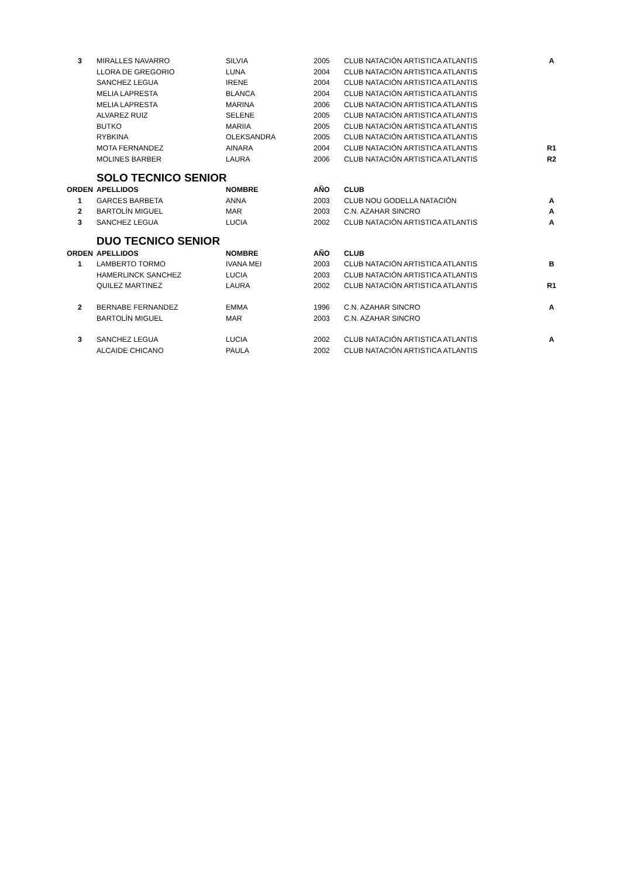| 3 | MIRALLES NAVARRO | SILVIA | 2005 | CLUB NATACIÓN ARTISTICA ATLANTIS | A |
| | LLORA DE GREGORIO | LUNA | 2004 | CLUB NATACIÓN ARTISTICA ATLANTIS | |
| | SANCHEZ LEGUA | IRENE | 2004 | CLUB NATACIÓN ARTISTICA ATLANTIS | |
| | MELIA LAPRESTA | BLANCA | 2004 | CLUB NATACIÓN ARTISTICA ATLANTIS | |
| | MELIA LAPRESTA | MARINA | 2006 | CLUB NATACIÓN ARTISTICA ATLANTIS | |
| | ALVAREZ RUIZ | SELENE | 2005 | CLUB NATACIÓN ARTISTICA ATLANTIS | |
| | BUTKO | MARIIA | 2005 | CLUB NATACIÓN ARTISTICA ATLANTIS | |
| | RYBKINA | OLEKSANDRA | 2005 | CLUB NATACIÓN ARTISTICA ATLANTIS | |
| | MOTA FERNANDEZ | AINARA | 2004 | CLUB NATACIÓN ARTISTICA ATLANTIS | R1 |
| | MOLINES BARBER | LAURA | 2006 | CLUB NATACIÓN ARTISTICA ATLANTIS | R2 |
| | SOLO TECNICO SENIOR | | | | |
| ORDEN | APELLIDOS | NOMBRE | AÑO | CLUB | |
| 1 | GARCES BARBETA | ANNA | 2003 | CLUB NOU GODELLA NATACIÓN | A |
| 2 | BARTOLÍN MIGUEL | MAR | 2003 | C.N. AZAHAR SINCRO | A |
| 3 | SANCHEZ LEGUA | LUCIA | 2002 | CLUB NATACIÓN ARTISTICA ATLANTIS | A |
| | DUO TECNICO SENIOR | | | | |
| ORDEN | APELLIDOS | NOMBRE | AÑO | CLUB | |
| 1 | LAMBERTO TORMO | IVANA MEI | 2003 | CLUB NATACIÓN ARTISTICA ATLANTIS | B |
| | HAMERLINCK SANCHEZ | LUCIA | 2003 | CLUB NATACIÓN ARTISTICA ATLANTIS | |
| | QUILEZ MARTINEZ | LAURA | 2002 | CLUB NATACIÓN ARTISTICA ATLANTIS | R1 |
| 2 | BERNABE FERNANDEZ | EMMA | 1996 | C.N. AZAHAR SINCRO | A |
| | BARTOLÍN MIGUEL | MAR | 2003 | C.N. AZAHAR SINCRO | |
| 3 | SANCHEZ LEGUA | LUCIA | 2002 | CLUB NATACIÓN ARTISTICA ATLANTIS | A |
| | ALCAIDE CHICANO | PAULA | 2002 | CLUB NATACIÓN ARTISTICA ATLANTIS | |